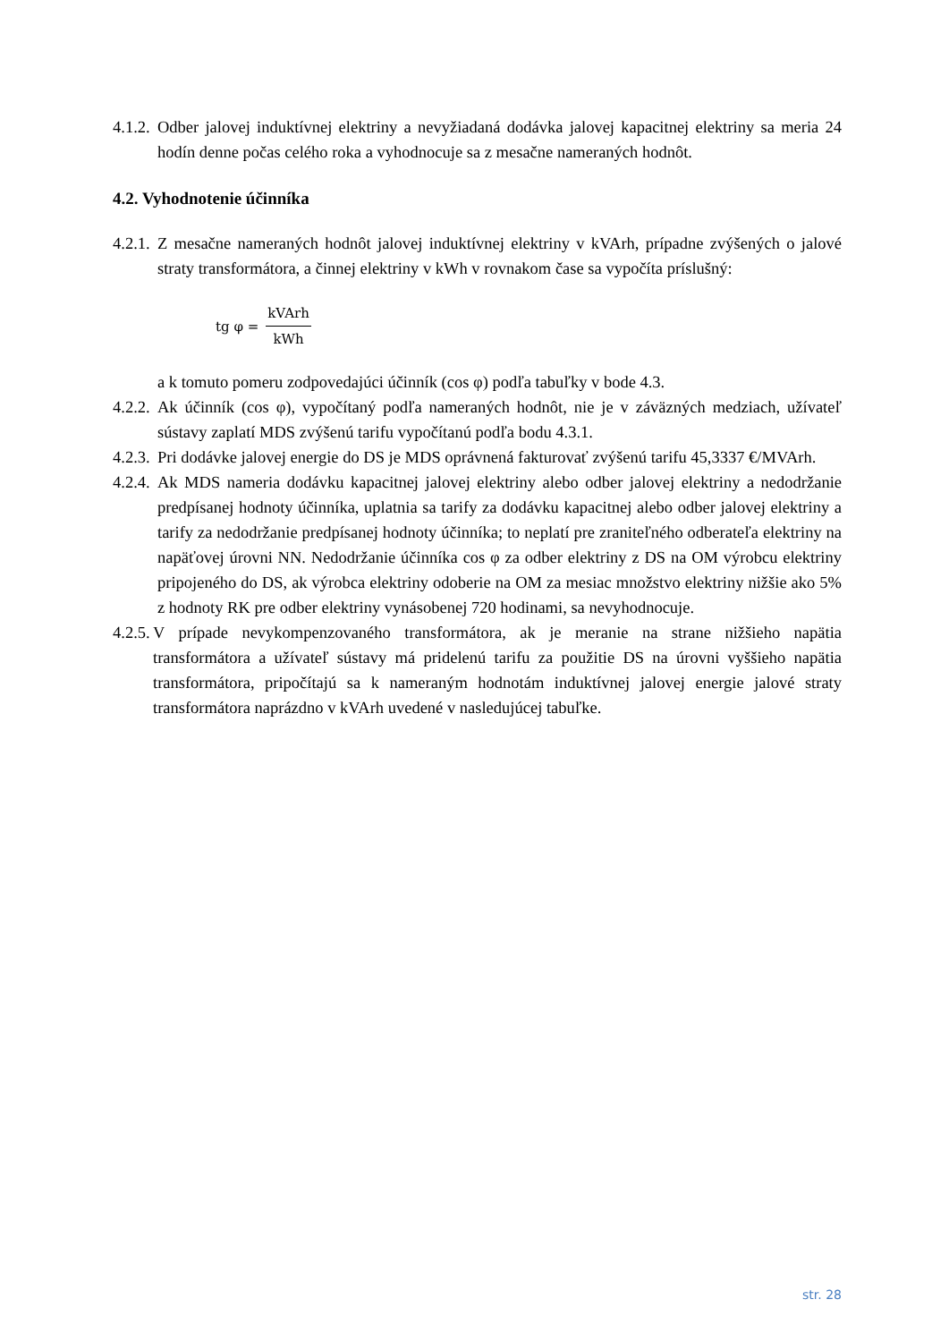4.1.2.
Odber jalovej induktívnej elektriny a nevyžiadaná dodávka jalovej kapacitnej elektriny sa meria 24 hodín denne počas celého roka a vyhodnocuje sa z mesačne nameraných hodnôt.
4.2. Vyhodnotenie účinníka
4.2.1.
Z mesačne nameraných hodnôt jalovej induktívnej elektriny v kVArh, prípadne zvýšených o jalové straty transformátora, a činnej elektriny v kWh v rovnakom čase sa vypočíta príslušný:
tg φ = kVArh kWh
a k tomuto pomeru zodpovedajúci účinník (cos φ) podľa tabuľky v bode 4.3.
4.2.2.
Ak účinník (cos φ), vypočítaný podľa nameraných hodnôt, nie je v záväzných medziach, užívateľ sústavy zaplatí MDS zvýšenú tarifu vypočítanú podľa bodu 4.3.1.
4.2.3.
Pri dodávke jalovej energie do DS je MDS oprávnená fakturovať zvýšenú tarifu 45,3337 €/MVArh.
4.2.4.
Ak MDS nameria dodávku kapacitnej jalovej elektriny alebo odber jalovej elektriny a nedodržanie predpísanej hodnoty účinníka, uplatnia sa tarify za dodávku kapacitnej alebo odber jalovej elektriny a tarify za nedodržanie predpísanej hodnoty účinníka; to neplatí pre zraniteľného odberateľa elektriny na napäťovej úrovni NN. Nedodržanie účinníka cos φ za odber elektriny z DS na OM výrobcu elektriny pripojeného do DS, ak výrobca elektriny odoberie na OM za mesiac množstvo elektriny nižšie ako 5% z hodnoty RK pre odber elektriny vynásobenej 720 hodinami, sa nevyhodnocuje.
4.2.5.
V prípade nevykompenzovaného transformátora, ak je meranie na strane nižšieho napätia transformátora a užívateľ sústavy má pridelenú tarifu za použitie DS na úrovni vyššieho napätia transformátora, pripočítajú sa k nameraným hodnotám induktívnej jalovej energie jalové straty transformátora naprázdno v kVArh uvedené v nasledujúcej tabuľke.
str. 28